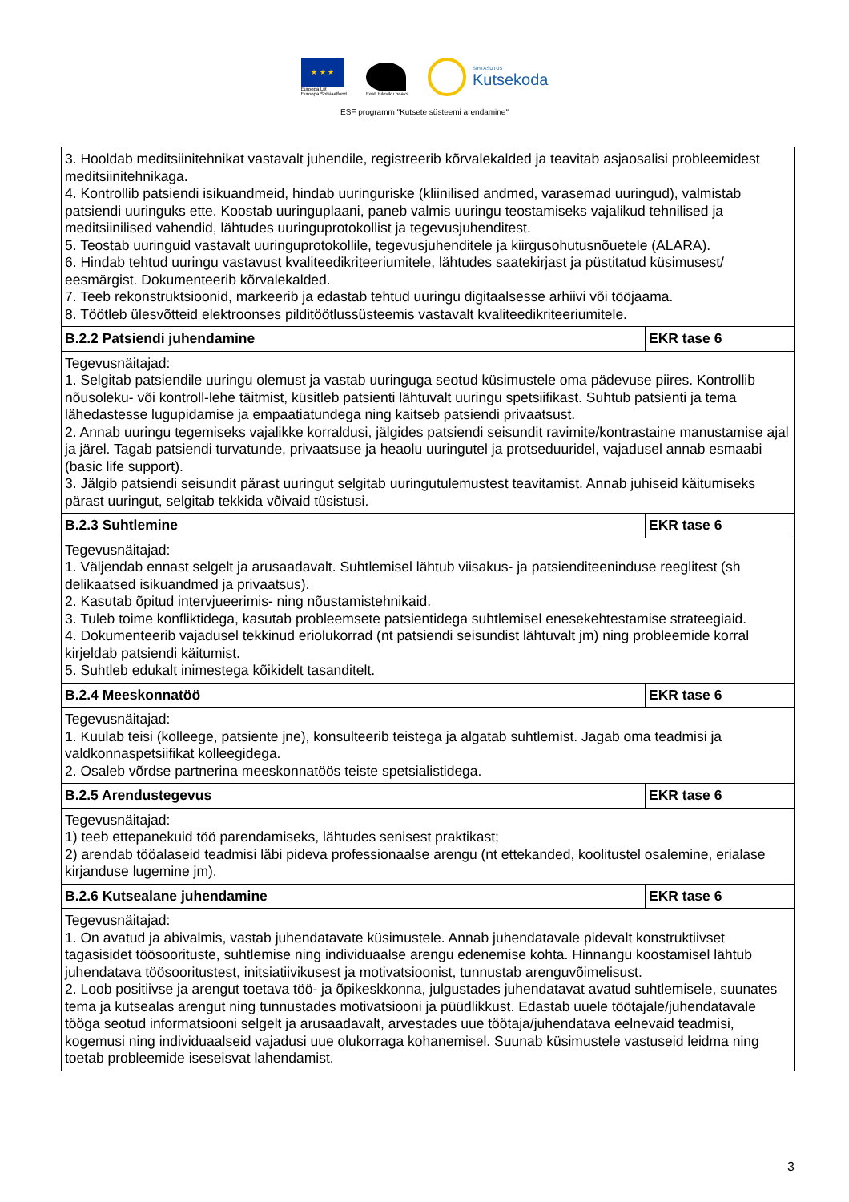★ ★ ★
Euroopa Liit
Euroopa Sotsiaalfond
Eesti tuleviku heaks
SIHTASUTUS
Kutsekoda
ESF programm "Kutsete süsteemi arendamine"
| 3. Hooldab meditsiinitehnikat vastavalt juhendile, registreerib kõrvalekalded ja teavitab asjaosalisi probleemidest meditsiinitehnikaga. 4. Kontrollib patsiendi isikuandmeid, hindab uuringuriske (kliinilised andmed, varasemad uuringud), valmistab patsiendi uuringuks ette. Koostab uuringuplaani, paneb valmis uuringu teostamiseks vajalikud tehnilised ja meditsiinilised vahendid, lähtudes uuringuprotokollist ja tegevusjuhenditest. 5. Teostab uuringuid vastavalt uuringuprotokollile, tegevusjuhenditele ja kiirgusohutusnõuetele (ALARA). 6. Hindab tehtud uuringu vastavust kvaliteedikriteeriumitele, lähtudes saatekirjast ja püstitatud küsimusest/ eesmärgist. Dokumenteerib kõrvalekalded. 7. Teeb rekonstruktsioonid, markeerib ja edastab tehtud uuringu digitaalsesse arhiivi või tööjaama. 8. Töötleb ülesvõtteid elektroonses pilditöötlussüsteemis vastavalt kvaliteedikriteeriumitele. | |
| B.2.2 Patsiendi juhendamine | EKR tase 6 |
| Tegevusnäitajad: 1. Selgitab patsiendile uuringu olemust ja vastab uuringuga seotud küsimustele oma pädevuse piires. Kontrollib nõusoleku- või kontroll-lehe täitmist, küsitleb patsienti lähtuvalt uuringu spetsiifikast. Suhtub patsienti ja tema lähedastesse lugupidamise ja empaatiatundega ning kaitseb patsiendi privaatsust. 2. Annab uuringu tegemiseks vajalikke korraldusi, jälgides patsiendi seisundit ravimite/kontrastaine manustamise ajal ja järel. Tagab patsiendi turvatunde, privaatsuse ja heaolu uuringutel ja protseduuridel, vajadusel annab esmaabi (basic life support). 3. Jälgib patsiendi seisundit pärast uuringut selgitab uuringutulemustest teavitamist. Annab juhiseid käitumiseks pärast uuringut, selgitab tekkida võivaid tüsistusi. | |
| B.2.3 Suhtlemine | EKR tase 6 |
| Tegevusnäitajad: 1. Väljendab ennast selgelt ja arusaadavalt. Suhtlemisel lähtub viisakus- ja patsienditeeninduse reeglitest (sh delikaatsed isikuandmed ja privaatsus). 2. Kasutab õpitud intervjueerimis- ning nõustamistehnikaid. 3. Tuleb toime konfliktidega, kasutab probleemsete patsientidega suhtlemisel enesekehtestamise strateegiaid. 4. Dokumenteerib vajadusel tekkinud eriolukorrad (nt patsiendi seisundist lähtuvalt jm) ning probleemide korral kirjeldab patsiendi käitumist. 5. Suhtleb edukalt inimestega kõikidelt tasanditelt. | |
| B.2.4 Meeskonnatöö | EKR tase 6 |
| Tegevusnäitajad: 1. Kuulab teisi (kolleege, patsiente jne), konsulteerib teistega ja algatab suhtlemist. Jagab oma teadmisi ja valdkonnaspetsiifikat kolleegidega. 2. Osaleb võrdse partnerina meeskonnatöös teiste spetsialistidega. | |
| B.2.5 Arendustegevus | EKR tase 6 |
| Tegevusnäitajad: 1) teeb ettepanekuid töö parendamiseks, lähtudes senisest praktikast; 2) arendab tööalaseid teadmisi läbi pideva professionaalse arengu (nt ettekanded, koolitustel osalemine, erialase kirjanduse lugemine jm). | |
| B.2.6 Kutsealane juhendamine | EKR tase 6 |
| Tegevusnäitajad: 1. On avatud ja abivalmis, vastab juhendatavate küsimustele. Annab juhendatavale pidevalt konstruktiivset tagasisidet töösoorituste, suhtlemise ning individuaalse arengu edenemise kohta. Hinnangu koostamisel lähtub juhendatava töösooritustest, initsiatiivikusest ja motivatsioonist, tunnustab arenguvõimelisust. 2. Loob positiivse ja arengut toetava töö- ja õpikeskkonna, julgustades juhendatavat avatud suhtlemisele, suunates tema ja kutsealas arengut ning tunnustades motivatsiooni ja püüdlikkust. Edastab uuele töötajale/juhendatavale tööga seotud informatsiooni selgelt ja arusaadavalt, arvestades uue töötaja/juhendatava eelnevaid teadmisi, kogemusi ning individuaalseid vajadusi uue olukorraga kohanemisel. Suunab küsimustele vastuseid leidma ning toetab probleemide iseseisvat lahendamist. | |
3